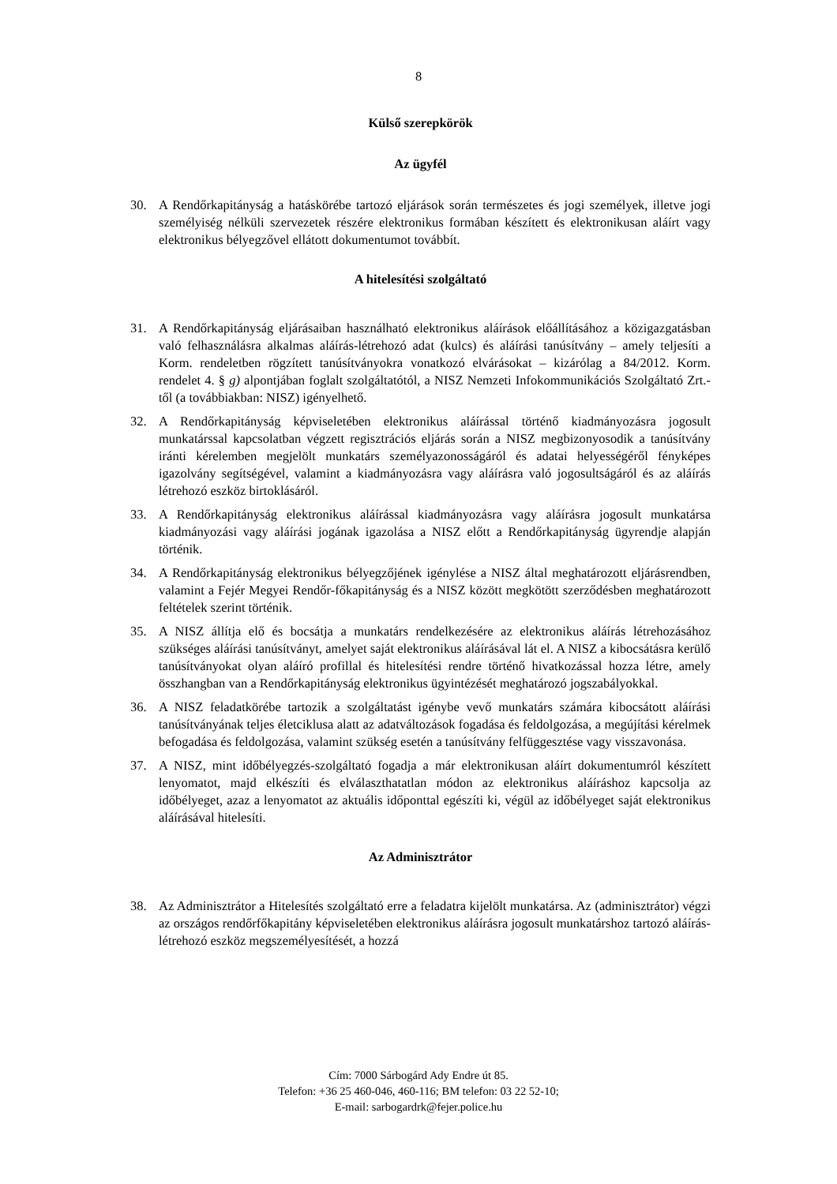8
Külső szerepkörök
Az ügyfél
30. A Rendőrkapitányság a hatáskörébe tartozó eljárások során természetes és jogi személyek, illetve jogi személyiség nélküli szervezetek részére elektronikus formában készített és elektronikusan aláírt vagy elektronikus bélyegzővel ellátott dokumentumot továbbít.
A hitelesítési szolgáltató
31. A Rendőrkapitányság eljárásaiban használható elektronikus aláírások előállításához a közigazgatásban való felhasználásra alkalmas aláírás-létrehozó adat (kulcs) és aláírási tanúsítvány – amely teljesíti a Korm. rendeletben rögzített tanúsítványokra vonatkozó elvárásokat – kizárólag a 84/2012. Korm. rendelet 4. § g) alpontjában foglalt szolgáltatótól, a NISZ Nemzeti Infokommunikációs Szolgáltató Zrt.-től (a továbbiakban: NISZ) igényelhető.
32. A Rendőrkapitányság képviseletében elektronikus aláírással történő kiadmányozásra jogosult munkatárssal kapcsolatban végzett regisztrációs eljárás során a NISZ megbizonyosodik a tanúsítvány iránti kérelemben megjelölt munkatárs személyazonosságáról és adatai helyességéről fényképes igazolvány segítségével, valamint a kiadmányozásra vagy aláírásra való jogosultságáról és az aláírás létrehozó eszköz birtoklásáról.
33. A Rendőrkapitányság elektronikus aláírással kiadmányozásra vagy aláírásra jogosult munkatársa kiadmányozási vagy aláírási jogának igazolása a NISZ előtt a Rendőrkapitányság ügyrendje alapján történik.
34. A Rendőrkapitányság elektronikus bélyegzőjének igénylése a NISZ által meghatározott eljárásrendben, valamint a Fejér Megyei Rendőr-főkapitányság és a NISZ között megkötött szerződésben meghatározott feltételek szerint történik.
35. A NISZ állítja elő és bocsátja a munkatárs rendelkezésére az elektronikus aláírás létrehozásához szükséges aláírási tanúsítványt, amelyet saját elektronikus aláírásával lát el. A NISZ a kibocsátásra kerülő tanúsítványokat olyan aláíró profillal és hitelesítési rendre történő hivatkozással hozza létre, amely összhangban van a Rendőrkapitányság elektronikus ügyintézését meghatározó jogszabályokkal.
36. A NISZ feladatkörébe tartozik a szolgáltatást igénybe vevő munkatárs számára kibocsátott aláírási tanúsítványának teljes életciklusa alatt az adatváltozások fogadása és feldolgozása, a megújítási kérelmek befogadása és feldolgozása, valamint szükség esetén a tanúsítvány felfüggesztése vagy visszavonása.
37. A NISZ, mint időbélyegzés-szolgáltató fogadja a már elektronikusan aláírt dokumentumról készített lenyomatot, majd elkészíti és elválaszthatatlan módon az elektronikus aláíráshoz kapcsolja az időbélyeget, azaz a lenyomatot az aktuális időponttal egészíti ki, végül az időbélyeget saját elektronikus aláírásával hitelesíti.
Az Adminisztrátor
38. Az Adminisztrátor a Hitelesítés szolgáltató erre a feladatra kijelölt munkatársa. Az (adminisztrátor) végzi az országos rendőrfőkapitány képviseletében elektronikus aláírásra jogosult munkatárshoz tartozó aláírás-létrehozó eszköz megszemélyesítését, a hozzá
Cím: 7000 Sárbogárd Ady Endre út 85.
Telefon: +36 25 460-046, 460-116; BM telefon: 03 22 52-10;
E-mail: sarbogardrk@fejer.police.hu